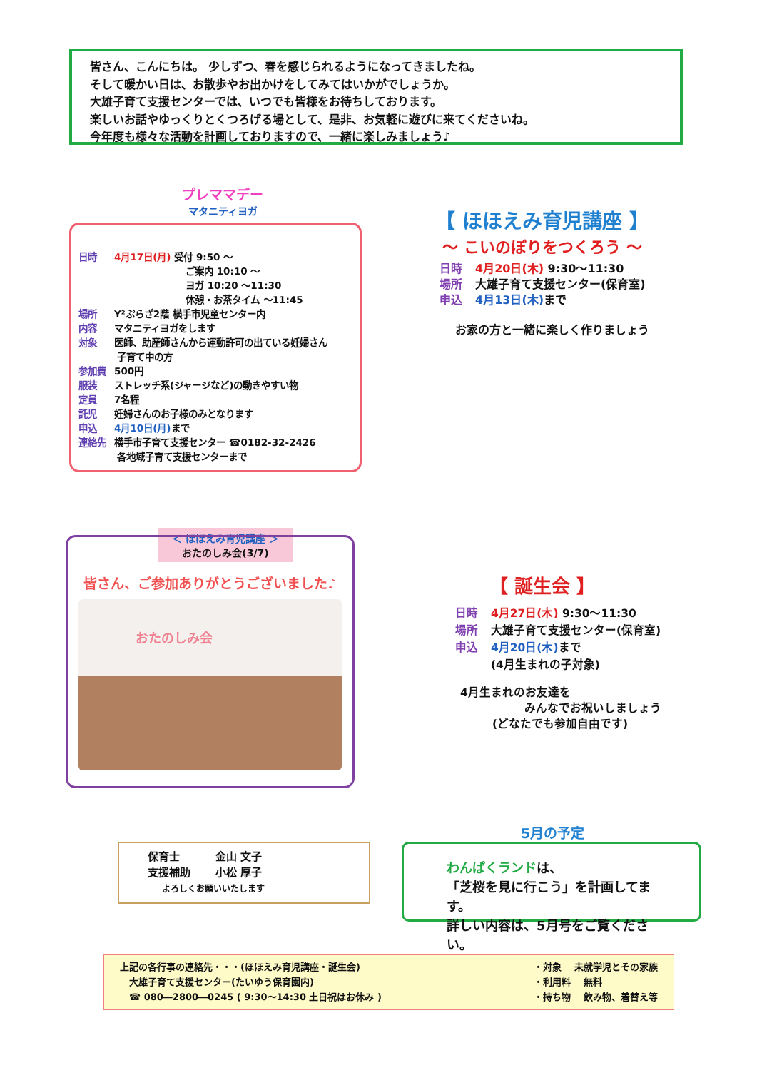皆さん、こんにちは。 少しずつ、春を感じられるようになってきましたね。
そして暖かい日は、お散歩やお出かけをしてみてはいかがでしょうか。
大雄子育て支援センターでは、いつでも皆様をお待ちしております。
楽しいお話やゆっくりとくつろげる場として、是非、お気軽に遊びに来てくださいね。
今年度も様々な活動を計画しておりますので、一緒に楽しみましょう♪
プレママデー
マタニティヨガ
日時 4月17日(月) 受付 9:50 ～
ご案内 10:10 ～
ヨガ 10:20 ～11:30
休憩・お茶タイム ～11:45
場所 Y²ぷらざ2階 横手市児童センター内
内容 マタニティヨガをします
対象 医師、助産師さんから運動許可の出ている妊婦さん
子育て中の方
参加費 500円
服装 ストレッチ系(ジャージなど)の動きやすい物
定員 7名程
託児 妊婦さんのお子様のみとなります
申込 4月10日(月) まで
連絡先 横手市子育て支援センター ☎0182-32-2426
各地域子育て支援センターまで
【 ほほえみ育児講座 】
～ こいのぼりをつくろう ～
日時 4月20日(木) 9:30～11:30
場所 大雄子育て支援センター(保育室)
申込 4月13日(木) まで
お家の方と一緒に楽しく作りましょう
＜ ほほえみ育児講座 ＞
おたのしみ会(3/7)
皆さん、ご参加ありがとうございました♪
おたのしみ会
【 誕生会 】
日時 4月27日(木) 9:30～11:30
場所 大雄子育て支援センター(保育室)
申込 4月20日(木) まで
(4月生まれの子対象)
4月生まれのお友達を
みんなでお祝いしましょう
(どなたでも参加自由です)
保育士 　　　金山 文子
支援補助 　　小松 厚子
よろしくお願いいたします
5月の予定
わんぱくランドは、
「芝桜を見に行こう」を計画してます。
詳しい内容は、5月号をご覧ください。
上記の各行事の連絡先・・・(ほほえみ育児講座・誕生会)
　大雄子育て支援センター(たいゆう保育園内)
　☎ 080―2800―0245 ( 9:30～14:30 土日祝はお休み )
・対象 　未就学児とその家族
・利用料 　無料
・持ち物 　飲み物、着替え等